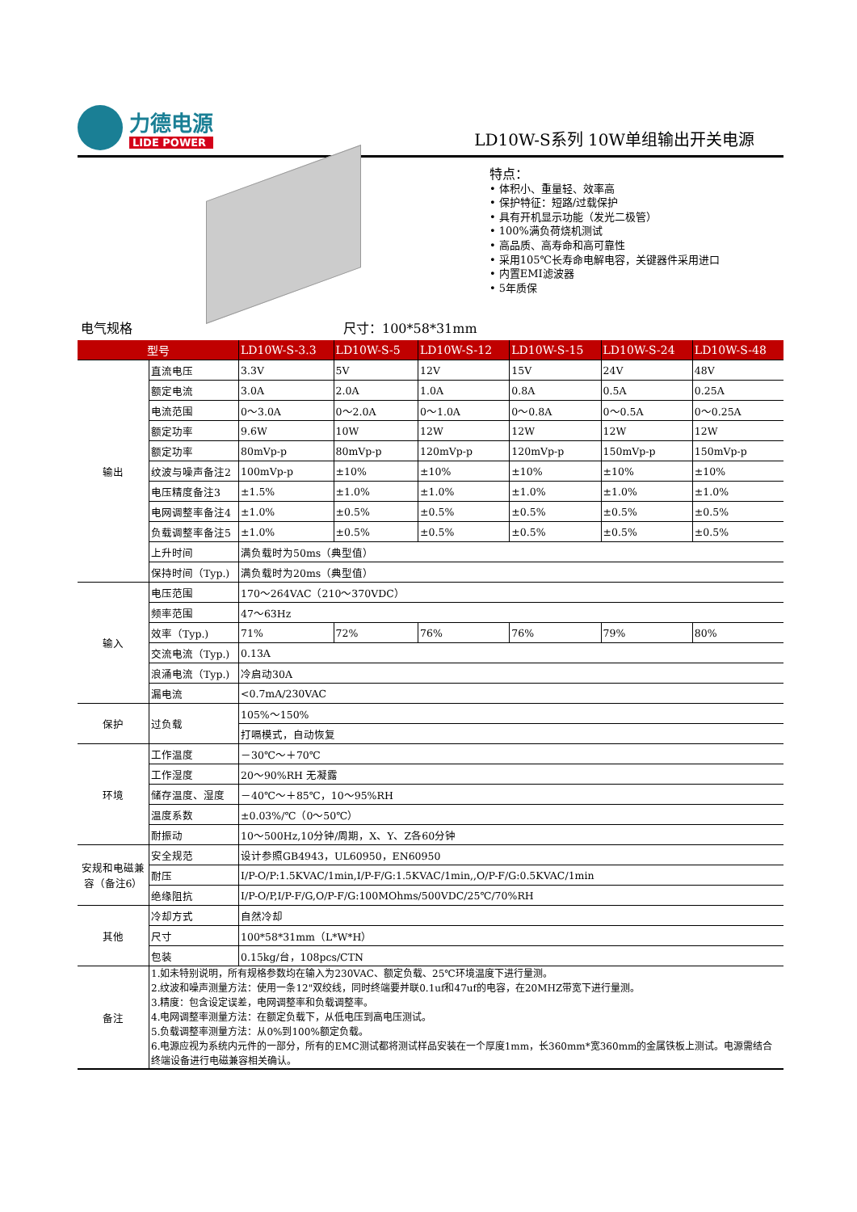力德电源
LIDE POWER
LD10W-S系列 10W单组输出开关电源
特点：
• 体积小、重量轻、效率高
• 保护特征：短路/过载保护
• 具有开机显示功能（发光二极管）
• 100%满负荷烧机测试
• 高品质、高寿命和高可靠性
• 采用105℃长寿命电解电容，关键器件采用进口
• 内置EMI滤波器
• 5年质保
电气规格 尺寸：100*58*31mm
| 型号 | | LD10W-S-3.3 | LD10W-S-5 | LD10W-S-12 | LD10W-S-15 | LD10W-S-24 | LD10W-S-48 |
| --- | --- | --- | --- | --- | --- | --- | --- |
| 输出 | 直流电压 | 3.3V | 5V | 12V | 15V | 24V | 48V |
| | 额定电流 | 3.0A | 2.0A | 1.0A | 0.8A | 0.5A | 0.25A |
| | 电流范围 | 0～3.0A | 0～2.0A | 0～1.0A | 0～0.8A | 0～0.5A | 0～0.25A |
| | 额定功率 | 9.6W | 10W | 12W | 12W | 12W | 12W |
| | 额定功率 | 80mVp-p | 80mVp-p | 120mVp-p | 120mVp-p | 150mVp-p | 150mVp-p |
| | 纹波与噪声备注2 | 100mVp-p | ±10% | ±10% | ±10% | ±10% | ±10% |
| | 电压精度备注3 | ±1.5% | ±1.0% | ±1.0% | ±1.0% | ±1.0% | ±1.0% |
| | 电网调整率备注4 | ±1.0% | ±0.5% | ±0.5% | ±0.5% | ±0.5% | ±0.5% |
| | 负载调整率备注5 | ±1.0% | ±0.5% | ±0.5% | ±0.5% | ±0.5% | ±0.5% |
| | 上升时间 | 满负载时为50ms（典型值） | | | | | |
| | 保持时间（Typ.) | 满负载时为20ms（典型值） | | | | | |
| 输入 | 电压范围 | 170～264VAC（210～370VDC） | | | | | |
| | 频率范围 | 47～63Hz | | | | | |
| | 效率（Typ.) | 71% | 72% | 76% | 76% | 79% | 80% |
| | 交流电流（Typ.) | 0.13A | | | | | |
| | 浪涌电流（Typ.) | 冷启动30A | | | | | |
| | 漏电流 | <0.7mA/230VAC | | | | | |
| 保护 | 过负载 | 105%～150% | | | | | |
| | | 打嗝模式，自动恢复 | | | | | |
| 环境 | 工作温度 | －30℃～＋70℃ | | | | | |
| | 工作湿度 | 20～90%RH 无凝露 | | | | | |
| | 储存温度、湿度 | －40℃～＋85℃，10～95%RH | | | | | |
| | 温度系数 | ±0.03%/℃（0～50℃） | | | | | |
| | 耐振动 | 10～500Hz,10分钟/周期，X、Y、Z各60分钟 | | | | | |
| 安规和电磁兼容（备注6） | 安全规范 | 设计参照GB4943，UL60950，EN60950 | | | | | |
| | 耐压 | I/P-O/P:1.5KVAC/1min,I/P-F/G:1.5KVAC/1min,,O/P-F/G:0.5KVAC/1min | | | | | |
| | 绝缘阻抗 | I/P-O/P,I/P-F/G,O/P-F/G:100MOhms/500VDC/25℃/70%RH | | | | | |
| 其他 | 冷却方式 | 自然冷却 | | | | | |
| | 尺寸 | 100*58*31mm（L*W*H） | | | | | |
| | 包装 | 0.15kg/台，108pcs/CTN | | | | | |
| 备注 | 1.如未特别说明，所有规格参数均在输入为230VAC、额定负载、25℃环境温度下进行量测。 2.纹波和噪声测量方法：使用一条12"双绞线，同时终端要并联0.1uf和47uf的电容，在20MHZ带宽下进行量测。 3.精度：包含设定误差，电网调整率和负载调整率。 4.电网调整率测量方法：在额定负载下，从低电压到高电压测试。 5.负载调整率测量方法：从0%到100%额定负载。 6.电源应视为系统内元件的一部分，所有的EMC测试都将测试样品安装在一个厚度1mm，长360mm*宽360mm的金属铁板上测试。电源需结合终端设备进行电磁兼容相关确认。 | | | | | | |